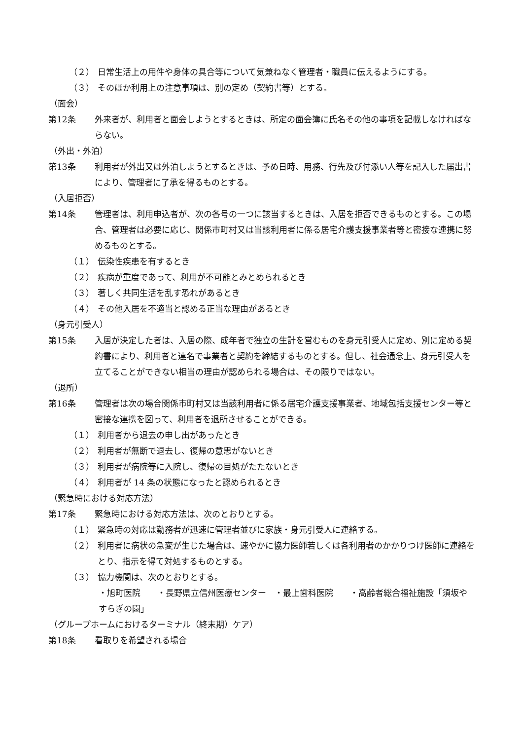（２） 日常生活上の用件や身体の具合等について気兼ねなく管理者・職員に伝えるようにする。
（３） そのほか利用上の注意事項は、別の定め（契約書等）とする。
（面会）
第12条 外来者が、利用者と面会しようとするときは、所定の面会簿に氏名その他の事項を記載しなければならない。
（外出・外泊）
第13条 利用者が外出又は外泊しようとするときは、予め日時、用務、行先及び付添い人等を記入した届出書により、管理者に了承を得るものとする。
（入居拒否）
第14条 管理者は、利用申込者が、次の各号の一つに該当するときは、入居を拒否できるものとする。この場合、管理者は必要に応じ、関係市町村又は当該利用者に係る居宅介護支援事業者等と密接な連携に努めるものとする。
（１） 伝染性疾患を有するとき
（２） 疾病が重度であって、利用が不可能とみとめられるとき
（３） 著しく共同生活を乱す恐れがあるとき
（４） その他入居を不適当と認める正当な理由があるとき
（身元引受人）
第15条 入居が決定した者は、入居の際、成年者で独立の生計を営むものを身元引受人に定め、別に定める契約書により、利用者と連名で事業者と契約を締結するものとする。但し、社会通念上、身元引受人を立てることができない相当の理由が認められる場合は、その限りではない。
（退所）
第16条 管理者は次の場合関係市町村又は当該利用者に係る居宅介護支援事業者、地域包括支援センター等と密接な連携を図って、利用者を退所させることができる。
（１） 利用者から退去の申し出があったとき
（２） 利用者が無断で退去し、復帰の意思がないとき
（３） 利用者が病院等に入院し、復帰の目処がたたないとき
（４） 利用者が 14 条の状態になったと認められるとき
（緊急時における対応方法）
第17条 緊急時における対応方法は、次のとおりとする。
（１） 緊急時の対応は勤務者が迅速に管理者並びに家族・身元引受人に連絡する。
（２） 利用者に病状の急変が生じた場合は、速やかに協力医師若しくは各利用者のかかりつけ医師に連絡をとり、指示を得て対処するものとする。
（３） 協力機関は、次のとおりとする。
・旭町医院　　・長野県立信州医療センター　・最上歯科医院　　・高齢者総合福祉施設「須坂やすらぎの園」
（グループホームにおけるターミナル（終末期）ケア）
第18条 看取りを希望される場合